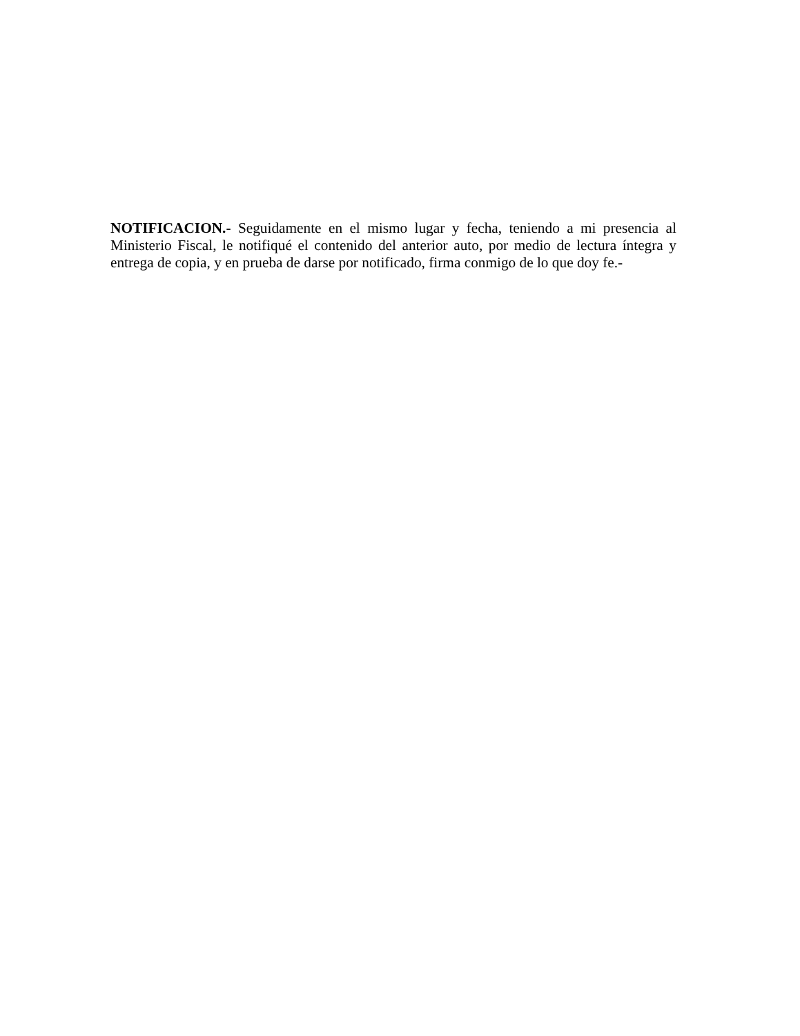NOTIFICACION.- Seguidamente en el mismo lugar y fecha, teniendo a mi presencia al Ministerio Fiscal, le notifiqué el contenido del anterior auto, por medio de lectura íntegra y entrega de copia, y en prueba de darse por notificado, firma conmigo de lo que doy fe.-